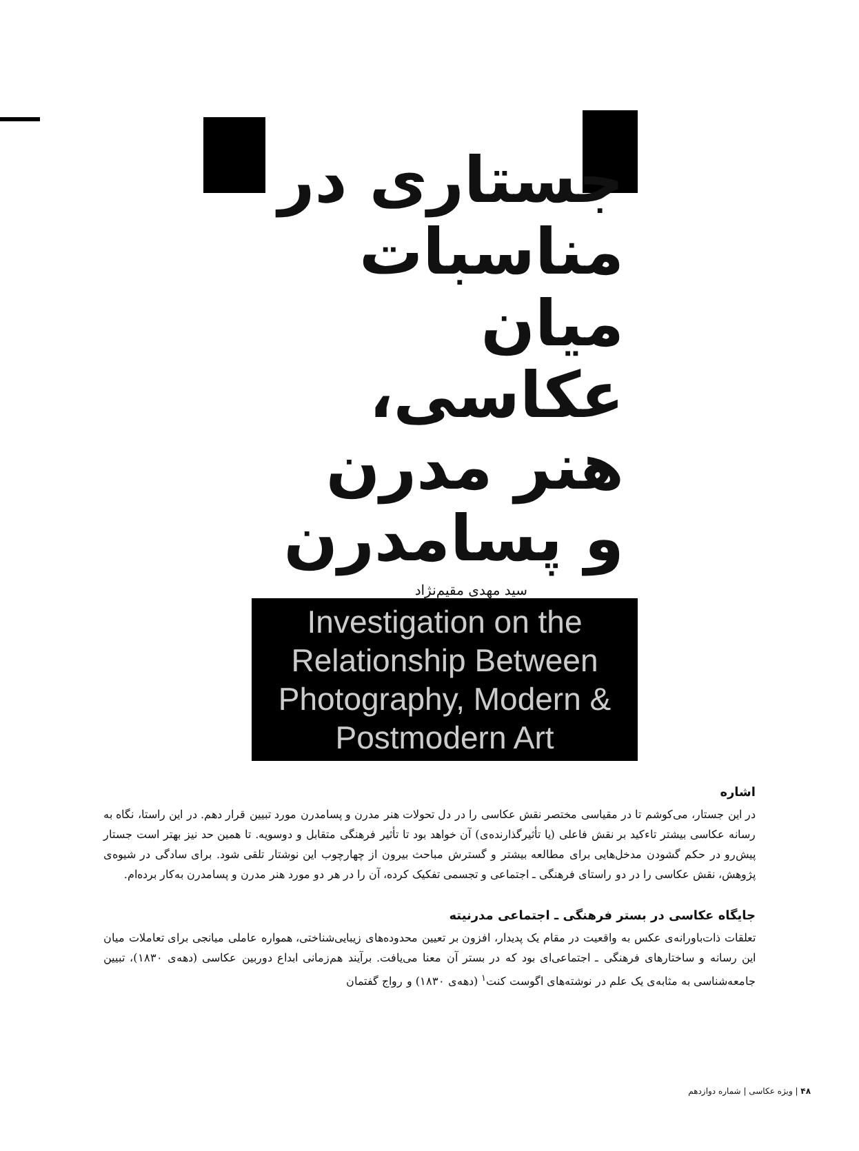جستاری در
مناسبات میان
عکاسی،
هنر مدرن
و پسامدرن
سید مهدی مقیم‌نژاد
Investigation on the Relationship Between Photography, Modern & Postmodern Art
اشاره
در این جستار، می‌کوشم تا در مقیاسی مختصر نقش عکاسی را در دل تحولات هنر مدرن و پسامدرن مورد تبیین قرار دهم. در این راستا، نگاه به رسانه عکاسی بیشتر تاءکید بر نقش فاعلی (یا تأثیرگذارنده‌ی) آن خواهد بود تا تأثیر فرهنگی متقابل و دوسویه. تا همین حد نیز بهتر است جستار پیش‌رو در حکم گشودن مدخل‌هایی برای مطالعه بیشتر و گسترش مباحث بیرون از چهارچوب این نوشتار تلقی شود. برای سادگی در شیوه‌ی پژوهش، نقش عکاسی را در دو راستای فرهنگی ـ اجتماعی و تجسمی تفکیک کرده، آن را در هر دو مورد هنر مدرن و پسامدرن به‌کار برده‌ام.
جایگاه عکاسی در بستر فرهنگی ـ اجتماعی مدرنیته
تعلقات ذات‌باورانه‌ی عکس به واقعیت در مقام یک پدیدار، افزون بر تعیین محدوده‌های زیبایی‌شناختی، همواره عاملی میانجی برای تعاملات میان این رسانه و ساختارهای فرهنگی ـ اجتماعی‌ای بود که در بستر آن معنا می‌یافت. برآیند هم‌زمانی ابداع دوربین عکاسی (دهه‌ی ۱۸۳۰)، تبیین جامعه‌شناسی به مثابه‌ی یک علم در نوشته‌های اگوست کنت<sup>۱</sup> (دهه‌ی ۱۸۳۰) و رواج گفتمان
۴۸ | ویژه عکاسی | شماره دوازدهم